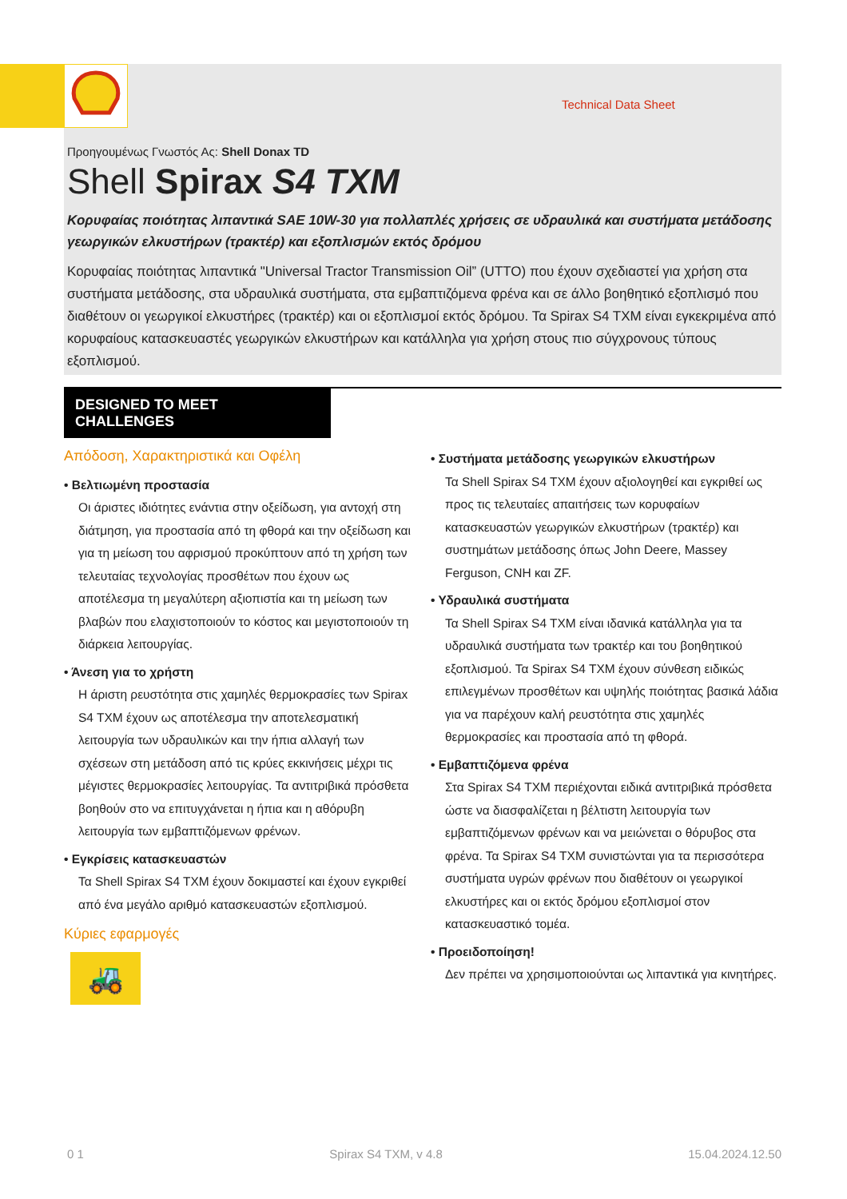Technical Data Sheet
Προηγουμένως Γνωστός Ας: Shell Donax TD
Shell Spirax S4 TXM
Κορυφαίας ποιότητας λιπαντικά SAE 10W-30 για πολλαπλές χρήσεις σε υδραυλικά και συστήματα μετάδοσης γεωργικών ελκυστήρων (τρακτέρ) και εξοπλισμών εκτός δρόμου
Κορυφαίας ποιότητας λιπαντικά "Universal Tractor Transmission Oil” (UTTO) που έχουν σχεδιαστεί για χρήση στα συστήματα μετάδοσης, στα υδραυλικά συστήματα, στα εμβαπτιζόμενα φρένα και σε άλλο βοηθητικό εξοπλισμό που διαθέτουν οι γεωργικοί ελκυστήρες (τρακτέρ) και οι εξοπλισμοί εκτός δρόμου. Τα Spirax S4 TXM είναι εγκεκριμένα από κορυφαίους κατασκευαστές γεωργικών ελκυστήρων και κατάλληλα για χρήση στους πιο σύγχρονους τύπους εξοπλισμού.
DESIGNED TO MEET CHALLENGES
Απόδοση, Χαρακτηριστικά και Οφέλη
• Βελτιωμένη προστασία
Οι άριστες ιδιότητες ενάντια στην οξείδωση, για αντοχή στη διάτμηση, για προστασία από τη φθορά και την οξείδωση και για τη μείωση του αφρισμού προκύπτουν από τη χρήση των τελευταίας τεχνολογίας προσθέτων που έχουν ως αποτέλεσμα τη μεγαλύτερη αξιοπιστία και τη μείωση των βλαβών που ελαχιστοποιούν το κόστος και μεγιστοποιούν τη διάρκεια λειτουργίας.
• Άνεση για το χρήστη
Η άριστη ρευστότητα στις χαμηλές θερμοκρασίες των Spirax S4 TXM έχουν ως αποτέλεσμα την αποτελεσματική λειτουργία των υδραυλικών και την ήπια αλλαγή των σχέσεων στη μετάδοση από τις κρύες εκκινήσεις μέχρι τις μέγιστες θερμοκρασίες λειτουργίας. Τα αντιτριβικά πρόσθετα βοηθούν στο να επιτυγχάνεται η ήπια και η αθόρυβη λειτουργία των εμβαπτιζόμενων φρένων.
• Εγκρίσεις κατασκευαστών
Τα Shell Spirax S4 TXM έχουν δοκιμαστεί και έχουν εγκριθεί από ένα μεγάλο αριθμό κατασκευαστών εξοπλισμού.
Κύριες εφαρμογές
🚜
• Συστήματα μετάδοσης γεωργικών ελκυστήρων
Τα Shell Spirax S4 TXM έχουν αξιολογηθεί και εγκριθεί ως προς τις τελευταίες απαιτήσεις των κορυφαίων κατασκευαστών γεωργικών ελκυστήρων (τρακτέρ) και συστημάτων μετάδοσης όπως John Deere, Massey Ferguson, CNH και ZF.
• Υδραυλικά συστήματα
Τα Shell Spirax S4 TXM είναι ιδανικά κατάλληλα για τα υδραυλικά συστήματα των τρακτέρ και του βοηθητικού εξοπλισμού. Τα Spirax S4 TXM έχουν σύνθεση ειδικώς επιλεγμένων προσθέτων και υψηλής ποιότητας βασικά λάδια για να παρέχουν καλή ρευστότητα στις χαμηλές θερμοκρασίες και προστασία από τη φθορά.
• Εμβαπτιζόμενα φρένα
Στα Spirax S4 TXM περιέχονται ειδικά αντιτριβικά πρόσθετα ώστε να διασφαλίζεται η βέλτιστη λειτουργία των εμβαπτιζόμενων φρένων και να μειώνεται ο θόρυβος στα φρένα. Τα Spirax S4 TXM συνιστώνται για τα περισσότερα συστήματα υγρών φρένων που διαθέτουν οι γεωργικοί ελκυστήρες και οι εκτός δρόμου εξοπλισμοί στον κατασκευαστικό τομέα.
• Προειδοποίηση!
Δεν πρέπει να χρησιμοποιούνται ως λιπαντικά για κινητήρες.
0 1 Spirax S4 TXM, v 4.8 15.04.2024.12.50